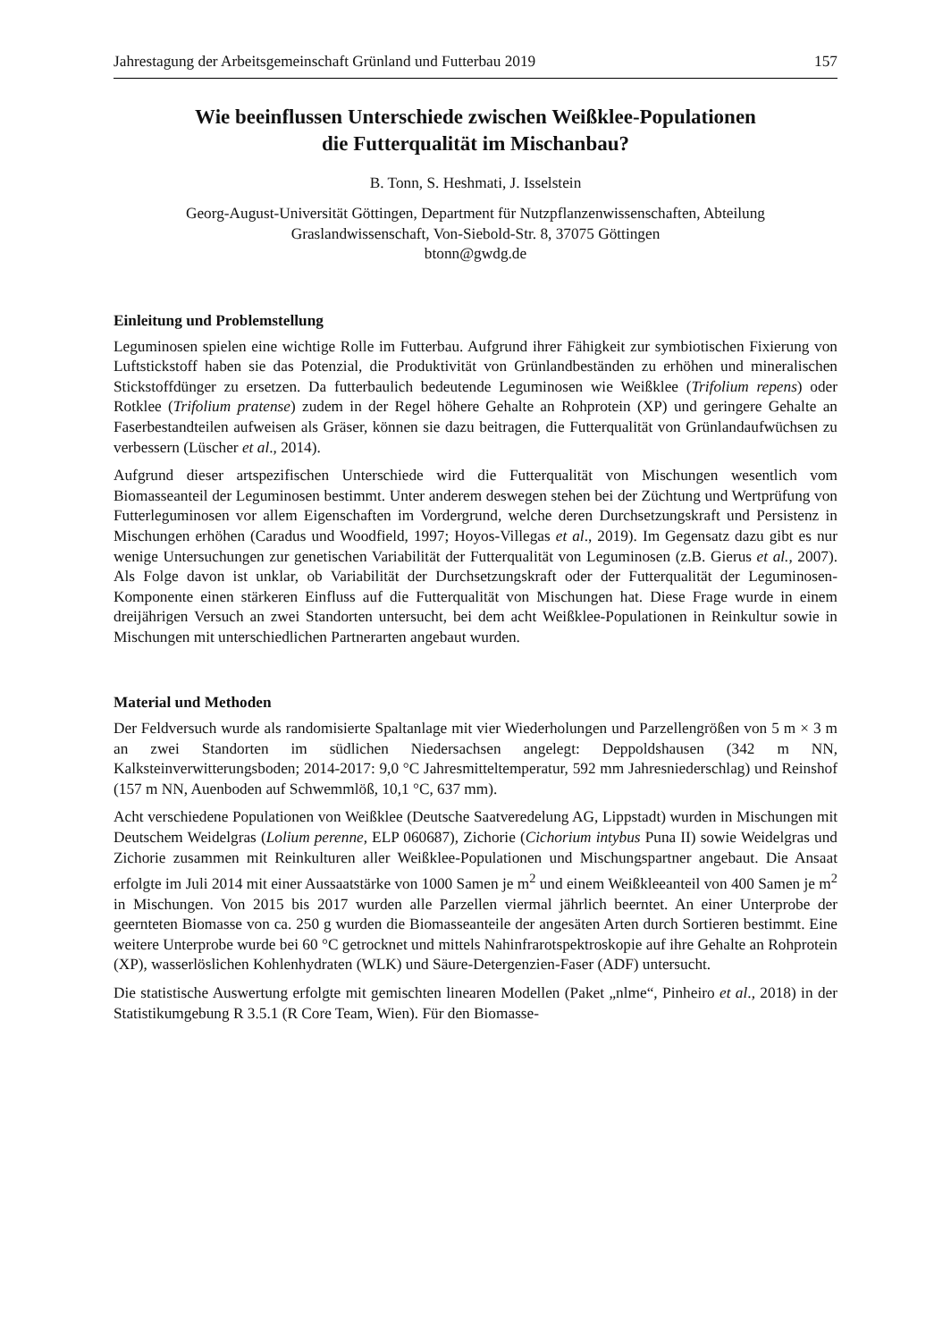Jahrestagung der Arbeitsgemeinschaft Grünland und Futterbau 2019 157
Wie beeinflussen Unterschiede zwischen Weißklee-Populationen
die Futterqualität im Mischanbau?
B. Tonn, S. Heshmati, J. Isselstein
Georg-August-Universität Göttingen, Department für Nutzpflanzenwissenschaften, Abteilung
Graslandwissenschaft, Von-Siebold-Str. 8, 37075 Göttingen
btonn@gwdg.de
Einleitung und Problemstellung
Leguminosen spielen eine wichtige Rolle im Futterbau. Aufgrund ihrer Fähigkeit zur symbiotischen Fixierung von Luftstickstoff haben sie das Potenzial, die Produktivität von Grünlandbeständen zu erhöhen und mineralischen Stickstoffdünger zu ersetzen. Da futterbaulich bedeutende Leguminosen wie Weißklee (Trifolium repens) oder Rotklee (Trifolium pratense) zudem in der Regel höhere Gehalte an Rohprotein (XP) und geringere Gehalte an Faserbestandteilen aufweisen als Gräser, können sie dazu beitragen, die Futterqualität von Grünlandaufwüchsen zu verbessern (Lüscher et al., 2014).
Aufgrund dieser artspezifischen Unterschiede wird die Futterqualität von Mischungen wesentlich vom Biomasseanteil der Leguminosen bestimmt. Unter anderem deswegen stehen bei der Züchtung und Wertprüfung von Futterleguminosen vor allem Eigenschaften im Vordergrund, welche deren Durchsetzungskraft und Persistenz in Mischungen erhöhen (Caradus und Woodfield, 1997; Hoyos-Villegas et al., 2019). Im Gegensatz dazu gibt es nur wenige Untersuchungen zur genetischen Variabilität der Futterqualität von Leguminosen (z.B. Gierus et al., 2007). Als Folge davon ist unklar, ob Variabilität der Durchsetzungskraft oder der Futterqualität der Leguminosen-Komponente einen stärkeren Einfluss auf die Futterqualität von Mischungen hat. Diese Frage wurde in einem dreijährigen Versuch an zwei Standorten untersucht, bei dem acht Weißklee-Populationen in Reinkultur sowie in Mischungen mit unterschiedlichen Partnerarten angebaut wurden.
Material und Methoden
Der Feldversuch wurde als randomisierte Spaltanlage mit vier Wiederholungen und Parzellengrößen von 5 m × 3 m an zwei Standorten im südlichen Niedersachsen angelegt: Deppoldshausen (342 m NN, Kalksteinverwitterungsboden; 2014-2017: 9,0 °C Jahresmitteltemperatur, 592 mm Jahresniederschlag) und Reinshof (157 m NN, Auenboden auf Schwemmlöß, 10,1 °C, 637 mm).
Acht verschiedene Populationen von Weißklee (Deutsche Saatveredelung AG, Lippstadt) wurden in Mischungen mit Deutschem Weidelgras (Lolium perenne, ELP 060687), Zichorie (Cichorium intybus Puna II) sowie Weidelgras und Zichorie zusammen mit Reinkulturen aller Weißklee-Populationen und Mischungspartner angebaut. Die Ansaat erfolgte im Juli 2014 mit einer Aussaatstärke von 1000 Samen je m<sup>2</sup> und einem Weißkleeanteil von 400 Samen je m<sup>2</sup> in Mischungen. Von 2015 bis 2017 wurden alle Parzellen viermal jährlich beerntet. An einer Unterprobe der geernteten Biomasse von ca. 250 g wurden die Biomasseanteile der angesäten Arten durch Sortieren bestimmt. Eine weitere Unterprobe wurde bei 60 °C getrocknet und mittels Nahinfrarotspektroskopie auf ihre Gehalte an Rohprotein (XP), wasserlöslichen Kohlenhydraten (WLK) und Säure-Detergenzien-Faser (ADF) untersucht.
Die statistische Auswertung erfolgte mit gemischten linearen Modellen (Paket „nlme“, Pinheiro et al., 2018) in der Statistikumgebung R 3.5.1 (R Core Team, Wien). Für den Biomasse-